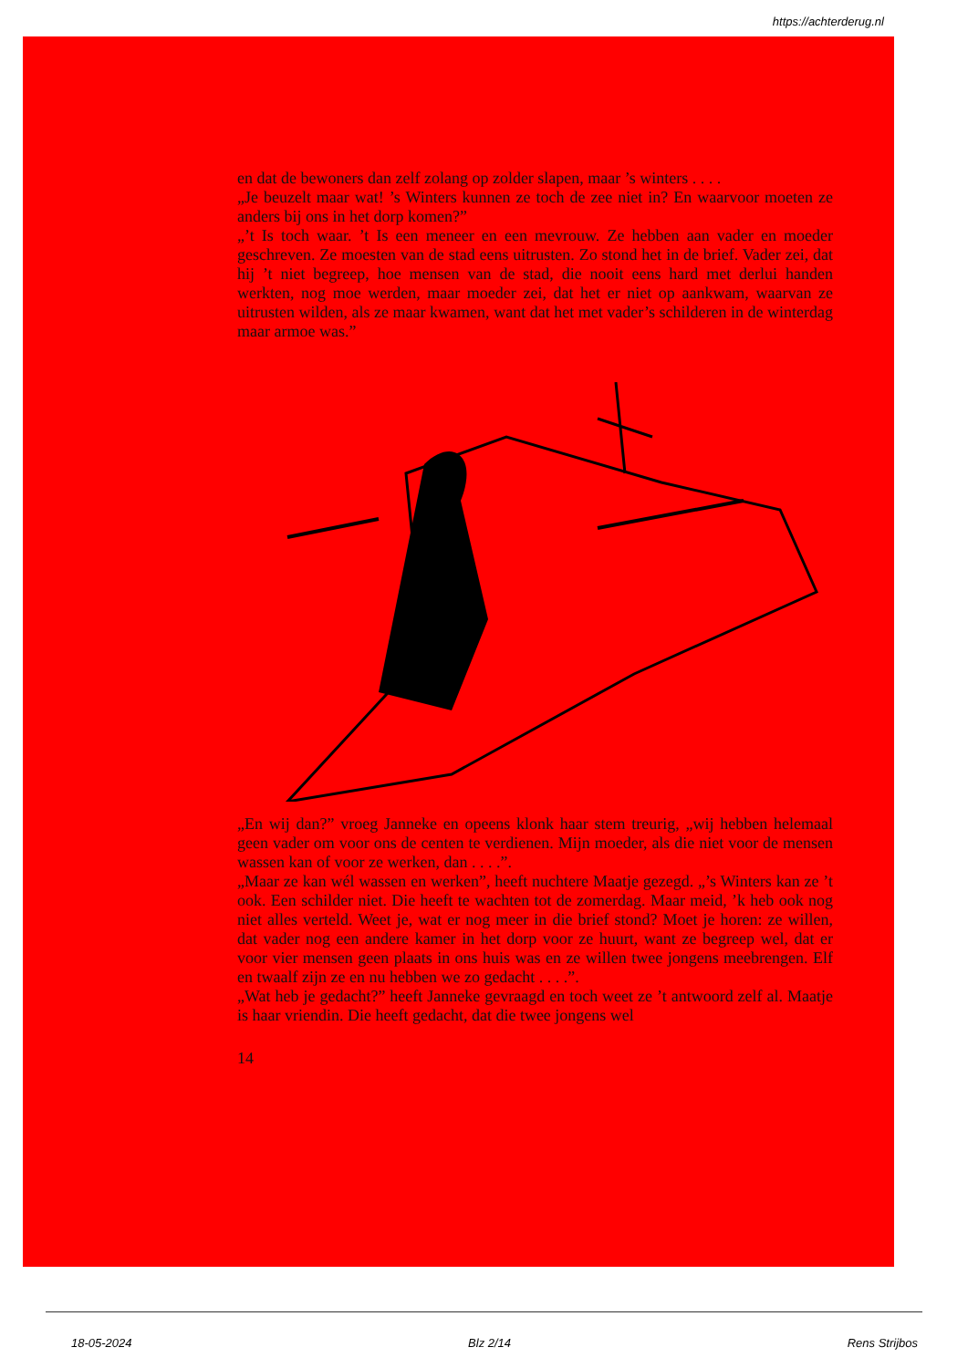https://achterderug.nl
en dat de bewoners dan zelf zolang op zolder slapen, maar ’s winters . . . .
„Je beuzelt maar wat! ’s Winters kunnen ze toch de zee niet in? En waarvoor moeten ze anders bij ons in het dorp komen?”
„’t Is toch waar. ’t Is een meneer en een mevrouw. Ze hebben aan vader en moeder geschreven. Ze moesten van de stad eens uitrusten. Zo stond het in de brief. Vader zei, dat hij ’t niet begreep, hoe mensen van de stad, die nooit eens hard met derlui handen werkten, nog moe werden, maar moeder zei, dat het er niet op aankwam, waarvan ze uitrusten wilden, als ze maar kwamen, want dat het met vader’s schilderen in de winterdag maar armoe was.”
„En wij dan?” vroeg Janneke en opeens klonk haar stem treurig, „wij hebben helemaal geen vader om voor ons de centen te verdienen. Mijn moeder, als die niet voor de mensen wassen kan of voor ze werken, dan . . . .”.
„Maar ze kan wél wassen en werken”, heeft nuchtere Maatje gezegd. „’s Winters kan ze ’t ook. Een schilder niet. Die heeft te wachten tot de zomerdag. Maar meid, ’k heb ook nog niet alles verteld. Weet je, wat er nog meer in die brief stond? Moet je horen: ze willen, dat vader nog een andere kamer in het dorp voor ze huurt, want ze begreep wel, dat er voor vier mensen geen plaats in ons huis was en ze willen twee jongens meebrengen. Elf en twaalf zijn ze en nu hebben we zo gedacht . . . .”.
„Wat heb je gedacht?” heeft Janneke gevraagd en toch weet ze ’t antwoord zelf al. Maatje is haar vriendin. Die heeft gedacht, dat die twee jongens wel
14
18-05-2024 Blz 2/14 Rens Strijbos